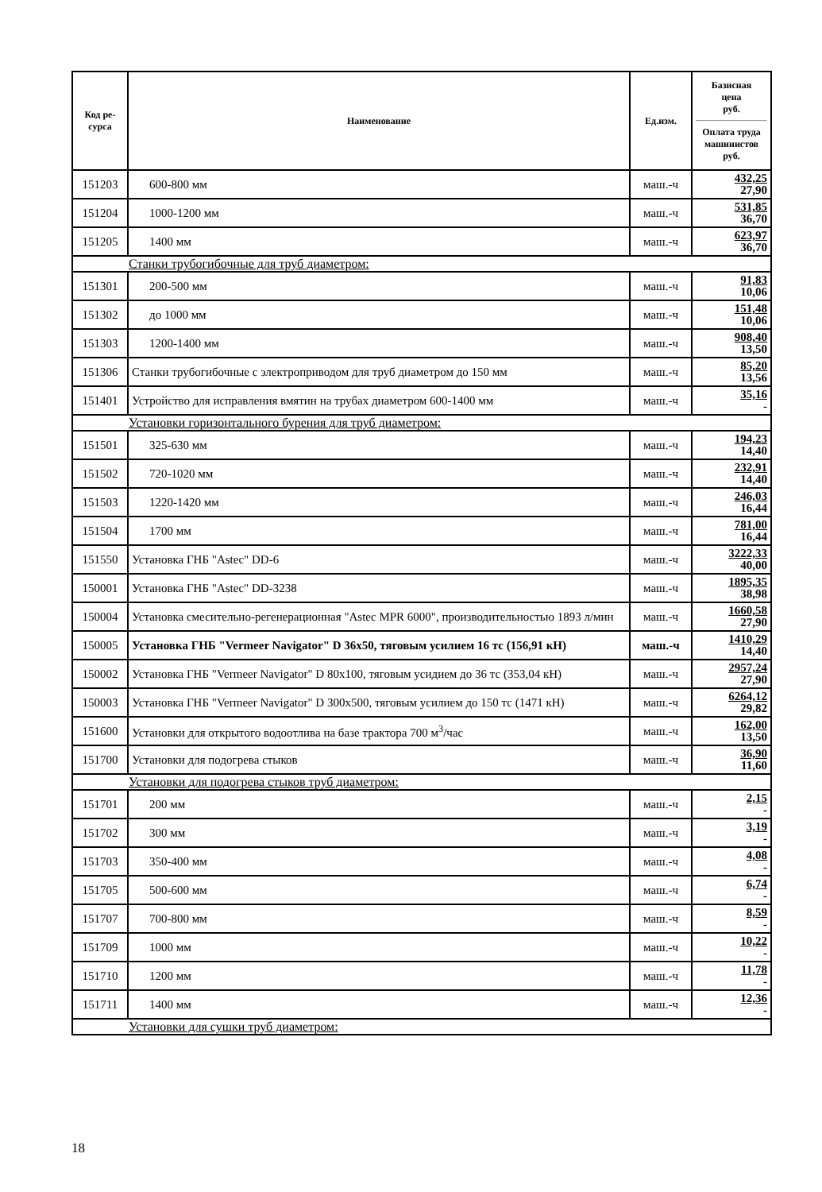| Код ре- сурса | Наименование | Ед.изм. | Базисная цена руб. Оплата труда машинистов руб. |
| --- | --- | --- | --- |
| 151203 | 600-800 мм | маш.-ч | 432,25 27,90 |
| 151204 | 1000-1200 мм | маш.-ч | 531,85 36,70 |
| 151205 | 1400 мм | маш.-ч | 623,97 36,70 |
| Станки трубогибочные для труб диаметром: | | | |
| 151301 | 200-500 мм | маш.-ч | 91,83 10,06 |
| 151302 | до 1000 мм | маш.-ч | 151,48 10,06 |
| 151303 | 1200-1400 мм | маш.-ч | 908,40 13,50 |
| 151306 | Станки трубогибочные с электроприводом для труб диаметром до 150 мм | маш.-ч | 85,20 13,56 |
| 151401 | Устройство для исправления вмятин на трубах диаметром 600-1400 мм | маш.-ч | 35,16 - |
| Установки горизонтального бурения для труб диаметром: | | | |
| 151501 | 325-630 мм | маш.-ч | 194,23 14,40 |
| 151502 | 720-1020 мм | маш.-ч | 232,91 14,40 |
| 151503 | 1220-1420 мм | маш.-ч | 246,03 16,44 |
| 151504 | 1700 мм | маш.-ч | 781,00 16,44 |
| 151550 | Установка ГНБ "Astec" DD-6 | маш.-ч | 3222,33 40,00 |
| 150001 | Установка ГНБ "Astec" DD-3238 | маш.-ч | 1895,35 38,98 |
| 150004 | Установка смесительно-регенерационная "Astec MPR 6000", производительностью 1893 л/мин | маш.-ч | 1660,58 27,90 |
| 150005 | Установка ГНБ "Vermeer Navigator" D 36x50, тяговым усилием 16 тс (156,91 кН) | маш.-ч | 1410,29 14,40 |
| 150002 | Установка ГНБ "Vermeer Navigator" D 80x100, тяговым усидием до 36 тс (353,04 кН) | маш.-ч | 2957,24 27,90 |
| 150003 | Установка ГНБ "Vermeer Navigator" D 300x500, тяговым усилием до 150 тс (1471 кН) | маш.-ч | 6264,12 29,82 |
| 151600 | Установки для открытого водоотлива на базе трактора 700 м<sup>3</sup>/час | маш.-ч | 162,00 13,50 |
| 151700 | Установки для подогрева стыков | маш.-ч | 36,90 11,60 |
| Установки для подогрева стыков труб диаметром: | | | |
| 151701 | 200 мм | маш.-ч | 2,15 - |
| 151702 | 300 мм | маш.-ч | 3,19 - |
| 151703 | 350-400 мм | маш.-ч | 4,08 - |
| 151705 | 500-600 мм | маш.-ч | 6,74 - |
| 151707 | 700-800 мм | маш.-ч | 8,59 - |
| 151709 | 1000 мм | маш.-ч | 10,22 - |
| 151710 | 1200 мм | маш.-ч | 11,78 - |
| 151711 | 1400 мм | маш.-ч | 12,36 - |
| Установки для сушки труб диаметром: | | | |
18